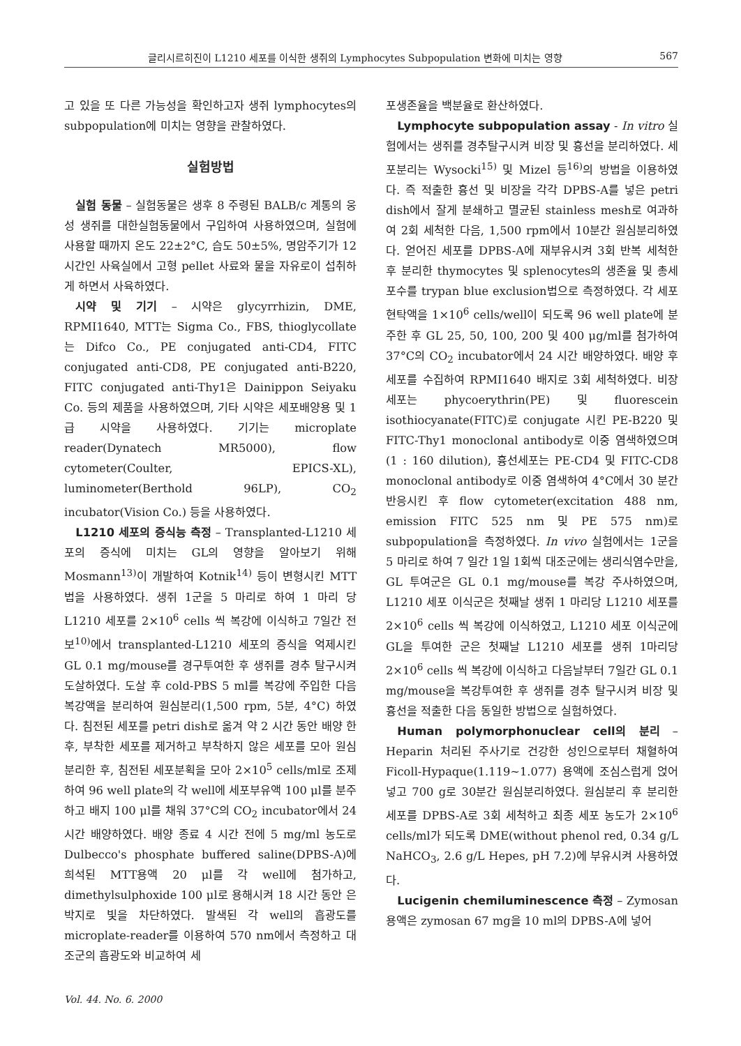글리시르히진이 L1210 세포를 이식한 생쥐의 Lymphocytes Subpopulation 변화에 미치는 영향 567
고 있을 또 다른 가능성을 확인하고자 생쥐 lymphocytes의 subpopulation에 미치는 영향을 관찰하였다.
실험방법
실험 동물 – 실험동물은 생후 8 주령된 BALB/c 계통의 웅성 생쥐를 대한실험동물에서 구입하여 사용하였으며, 실험에 사용할 때까지 온도 22±2°C, 습도 50±5%, 명암주기가 12시간인 사육실에서 고형 pellet 사료와 물을 자유로이 섭취하게 하면서 사육하였다.
시약 및 기기 – 시약은 glycyrrhizin, DME, RPMI1640, MTT는 Sigma Co., FBS, thioglycollate는 Difco Co., PE conjugated anti-CD4, FITC conjugated anti-CD8, PE conjugated anti-B220, FITC conjugated anti-Thy1은 Dainippon Seiyaku Co. 등의 제품을 사용하였으며, 기타 시약은 세포배양용 및 1급 시약을 사용하였다. 기기는 microplate reader(Dynatech MR5000), flow cytometer(Coulter, EPICS-XL), luminometer(Berthold 96LP), CO<sub>2</sub> incubator(Vision Co.) 등을 사용하였다.
L1210 세포의 증식능 측정 – Transplanted-L1210 세포의 증식에 미치는 GL의 영향을 알아보기 위해 Mosmann<sup>13)</sup>이 개발하여 Kotnik<sup>14)</sup> 등이 변형시킨 MTT법을 사용하였다. 생쥐 1군을 5 마리로 하여 1 마리 당 L1210 세포를 2×10<sup>6</sup> cells 씩 복강에 이식하고 7일간 전보<sup>10)</sup>에서 transplanted-L1210 세포의 증식을 억제시킨 GL 0.1 mg/mouse를 경구투여한 후 생쥐를 경추 탈구시켜 도살하였다. 도살 후 cold-PBS 5 ml를 복강에 주입한 다음 복강액을 분리하여 원심분리(1,500 rpm, 5분, 4°C) 하였다. 침전된 세포를 petri dish로 옮겨 약 2 시간 동안 배양 한 후, 부착한 세포를 제거하고 부착하지 않은 세포를 모아 원심분리한 후, 침전된 세포분획을 모아 2×10<sup>5</sup> cells/ml로 조제하여 96 well plate의 각 well에 세포부유액 100 μl를 분주하고 배지 100 μl를 채워 37°C의 CO<sub>2</sub> incubator에서 24 시간 배양하였다. 배양 종료 4 시간 전에 5 mg/ml 농도로 Dulbecco's phosphate buffered saline(DPBS-A)에 희석된 MTT용액 20 μl를 각 well에 첨가하고, dimethylsulphoxide 100 μl로 용해시켜 18 시간 동안 은박지로 빛을 차단하였다. 발색된 각 well의 흡광도를 microplate-reader를 이용하여 570 nm에서 측정하고 대조군의 흡광도와 비교하여 세
포생존율을 백분율로 환산하였다.
Lymphocyte subpopulation assay - In vitro 실험에서는 생쥐를 경추탈구시켜 비장 및 흉선을 분리하였다. 세포분리는 Wysocki<sup>15)</sup> 및 Mizel 등<sup>16)</sup>의 방법을 이용하였다. 즉 적출한 흉선 및 비장을 각각 DPBS-A를 넣은 petri dish에서 잘게 분쇄하고 멸균된 stainless mesh로 여과하여 2회 세척한 다음, 1,500 rpm에서 10분간 원심분리하였다. 얻어진 세포를 DPBS-A에 재부유시켜 3회 반복 세척한 후 분리한 thymocytes 및 splenocytes의 생존율 및 총세포수를 trypan blue exclusion법으로 측정하였다. 각 세포현탁액을 1×10<sup>6</sup> cells/well이 되도록 96 well plate에 분주한 후 GL 25, 50, 100, 200 및 400 μg/ml를 첨가하여 37°C의 CO<sub>2</sub> incubator에서 24 시간 배양하였다. 배양 후 세포를 수집하여 RPMI1640 배지로 3회 세척하였다. 비장세포는 phycoerythrin(PE) 및 fluorescein isothiocyanate(FITC)로 conjugate 시킨 PE-B220 및 FITC-Thy1 monoclonal antibody로 이중 염색하였으며 (1 : 160 dilution), 흉선세포는 PE-CD4 및 FITC-CD8 monoclonal antibody로 이중 염색하여 4°C에서 30 분간 반응시킨 후 flow cytometer(excitation 488 nm, emission FITC 525 nm 및 PE 575 nm)로 subpopulation을 측정하였다. In vivo 실험에서는 1군을 5 마리로 하여 7 일간 1일 1회씩 대조군에는 생리식염수만을, GL 투여군은 GL 0.1 mg/mouse를 복강 주사하였으며, L1210 세포 이식군은 첫째날 생쥐 1 마리당 L1210 세포를 2×10<sup>6</sup> cells 씩 복강에 이식하였고, L1210 세포 이식군에 GL을 투여한 군은 첫째날 L1210 세포를 생쥐 1마리당 2×10<sup>6</sup> cells 씩 복강에 이식하고 다음날부터 7일간 GL 0.1 mg/mouse을 복강투여한 후 생쥐를 경추 탈구시켜 비장 및 흉선을 적출한 다음 동일한 방법으로 실험하였다.
Human polymorphonuclear cell의 분리 – Heparin 처리된 주사기로 건강한 성인으로부터 채혈하여 Ficoll-Hypaque(1.119~1.077) 용액에 조심스럽게 얹어 넣고 700 g로 30분간 원심분리하였다. 원심분리 후 분리한 세포를 DPBS-A로 3회 세척하고 최종 세포 농도가 2×10<sup>6</sup> cells/ml가 되도록 DME(without phenol red, 0.34 g/L NaHCO<sub>3</sub>, 2.6 g/L Hepes, pH 7.2)에 부유시켜 사용하였다.
Lucigenin chemiluminescence 측정 – Zymosan 용액은 zymosan 67 mg을 10 ml의 DPBS-A에 넣어
Vol. 44. No. 6. 2000